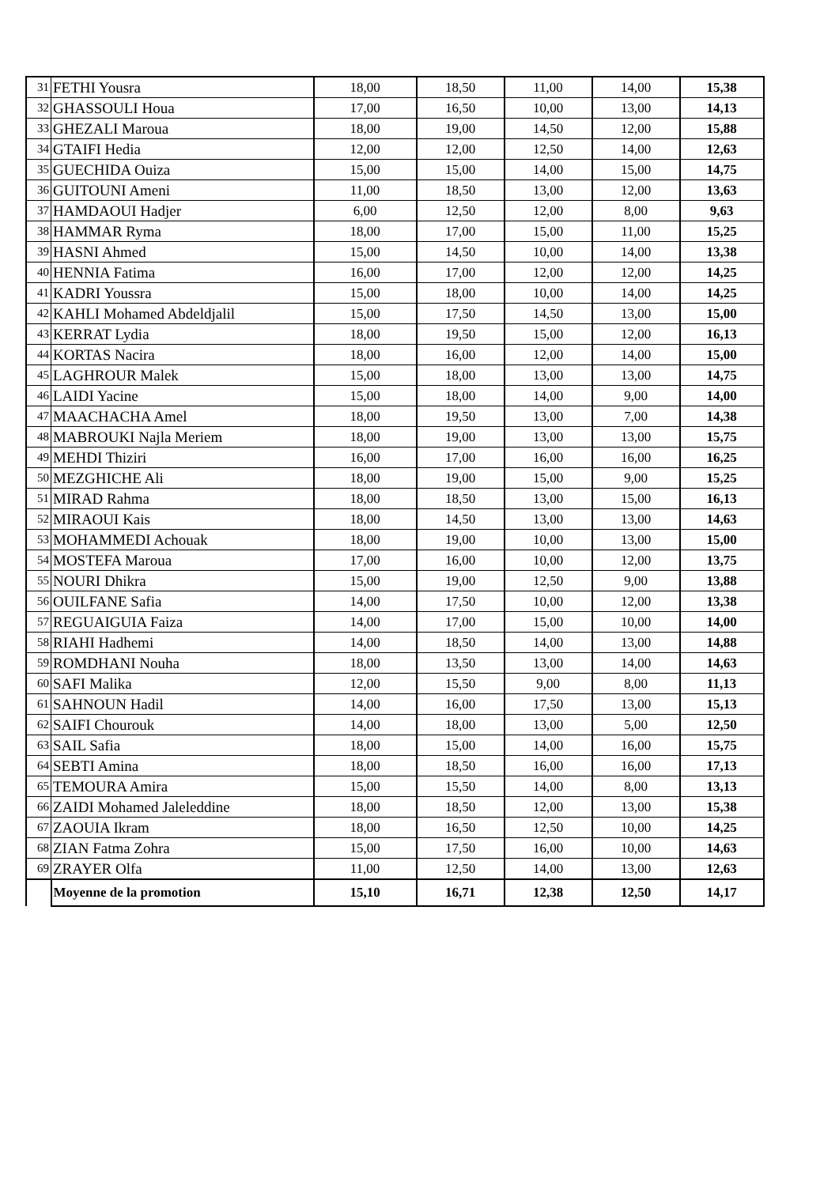| 31 | FETHI Yousra | 18,00 | 18,50 | 11,00 | 14,00 | 15,38 |
| 32 | GHASSOULI Houa | 17,00 | 16,50 | 10,00 | 13,00 | 14,13 |
| 33 | GHEZALI Maroua | 18,00 | 19,00 | 14,50 | 12,00 | 15,88 |
| 34 | GTAIFI Hedia | 12,00 | 12,00 | 12,50 | 14,00 | 12,63 |
| 35 | GUECHIDA Ouiza | 15,00 | 15,00 | 14,00 | 15,00 | 14,75 |
| 36 | GUITOUNI Ameni | 11,00 | 18,50 | 13,00 | 12,00 | 13,63 |
| 37 | HAMDAOUI Hadjer | 6,00 | 12,50 | 12,00 | 8,00 | 9,63 |
| 38 | HAMMAR Ryma | 18,00 | 17,00 | 15,00 | 11,00 | 15,25 |
| 39 | HASNI Ahmed | 15,00 | 14,50 | 10,00 | 14,00 | 13,38 |
| 40 | HENNIA Fatima | 16,00 | 17,00 | 12,00 | 12,00 | 14,25 |
| 41 | KADRI Youssra | 15,00 | 18,00 | 10,00 | 14,00 | 14,25 |
| 42 | KAHLI Mohamed Abdeldjalil | 15,00 | 17,50 | 14,50 | 13,00 | 15,00 |
| 43 | KERRAT Lydia | 18,00 | 19,50 | 15,00 | 12,00 | 16,13 |
| 44 | KORTAS Nacira | 18,00 | 16,00 | 12,00 | 14,00 | 15,00 |
| 45 | LAGHROUR Malek | 15,00 | 18,00 | 13,00 | 13,00 | 14,75 |
| 46 | LAIDI Yacine | 15,00 | 18,00 | 14,00 | 9,00 | 14,00 |
| 47 | MAACHACHA Amel | 18,00 | 19,50 | 13,00 | 7,00 | 14,38 |
| 48 | MABROUKI Najla Meriem | 18,00 | 19,00 | 13,00 | 13,00 | 15,75 |
| 49 | MEHDI Thiziri | 16,00 | 17,00 | 16,00 | 16,00 | 16,25 |
| 50 | MEZGHICHE Ali | 18,00 | 19,00 | 15,00 | 9,00 | 15,25 |
| 51 | MIRAD Rahma | 18,00 | 18,50 | 13,00 | 15,00 | 16,13 |
| 52 | MIRAOUI Kais | 18,00 | 14,50 | 13,00 | 13,00 | 14,63 |
| 53 | MOHAMMEDI Achouak | 18,00 | 19,00 | 10,00 | 13,00 | 15,00 |
| 54 | MOSTEFA Maroua | 17,00 | 16,00 | 10,00 | 12,00 | 13,75 |
| 55 | NOURI Dhikra | 15,00 | 19,00 | 12,50 | 9,00 | 13,88 |
| 56 | OUILFANE Safia | 14,00 | 17,50 | 10,00 | 12,00 | 13,38 |
| 57 | REGUAIGUIA Faiza | 14,00 | 17,00 | 15,00 | 10,00 | 14,00 |
| 58 | RIAHI Hadhemi | 14,00 | 18,50 | 14,00 | 13,00 | 14,88 |
| 59 | ROMDHANI Nouha | 18,00 | 13,50 | 13,00 | 14,00 | 14,63 |
| 60 | SAFI Malika | 12,00 | 15,50 | 9,00 | 8,00 | 11,13 |
| 61 | SAHNOUN Hadil | 14,00 | 16,00 | 17,50 | 13,00 | 15,13 |
| 62 | SAIFI Chourouk | 14,00 | 18,00 | 13,00 | 5,00 | 12,50 |
| 63 | SAIL Safia | 18,00 | 15,00 | 14,00 | 16,00 | 15,75 |
| 64 | SEBTI Amina | 18,00 | 18,50 | 16,00 | 16,00 | 17,13 |
| 65 | TEMOURA Amira | 15,00 | 15,50 | 14,00 | 8,00 | 13,13 |
| 66 | ZAIDI Mohamed Jaleleddine | 18,00 | 18,50 | 12,00 | 13,00 | 15,38 |
| 67 | ZAOUIA Ikram | 18,00 | 16,50 | 12,50 | 10,00 | 14,25 |
| 68 | ZIAN Fatma Zohra | 15,00 | 17,50 | 16,00 | 10,00 | 14,63 |
| 69 | ZRAYER Olfa | 11,00 | 12,50 | 14,00 | 13,00 | 12,63 |
| | Moyenne de la promotion | 15,10 | 16,71 | 12,38 | 12,50 | 14,17 |